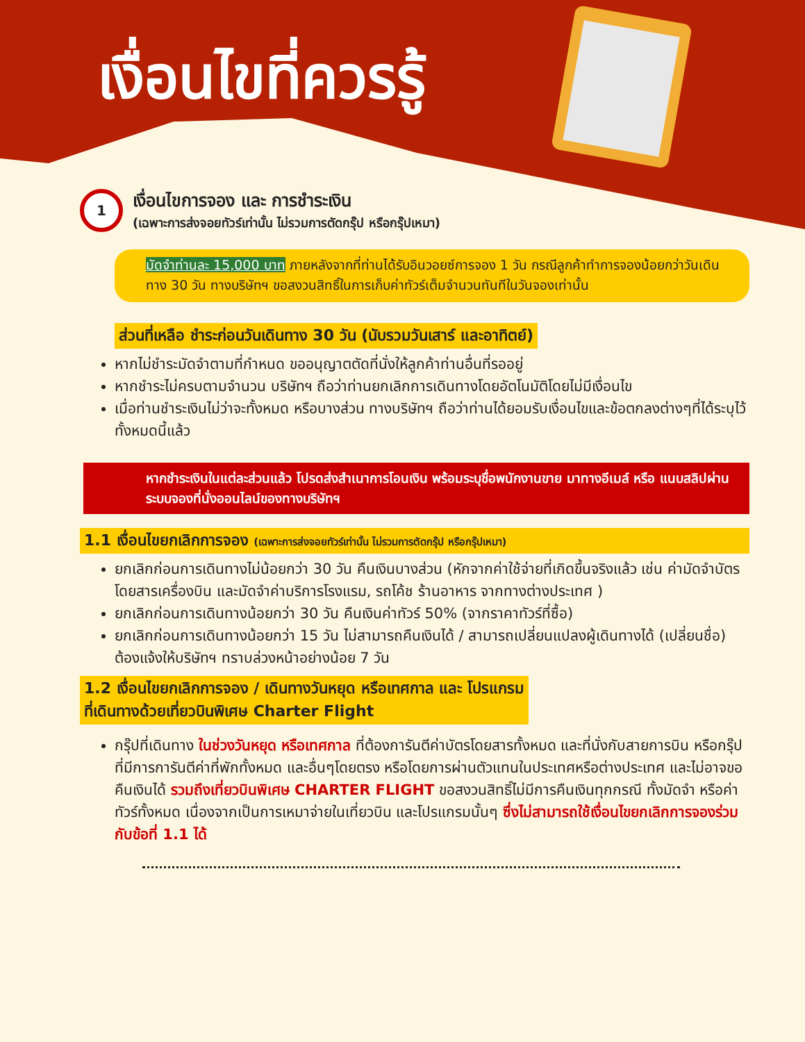เงื่อนไขที่ควรรู้
1
เงื่อนไขการจอง และ การชำระเงิน
(เฉพาะการส่งจอยทัวร์เท่านั้น ไม่รวมการตัดกรุ๊ป หรือกรุ๊ปเหมา)
มัดจำท่านละ 15,000 บาท ภายหลังจากที่ท่านได้รับอินวอยซ์การจอง 1 วัน กรณีลูกค้าทำการจองน้อยกว่าวันเดินทาง 30 วัน ทางบริษัทฯ ขอสงวนสิทธิ์ในการเก็บค่าทัวร์เต็มจำนวนทันทีในวันจองเท่านั้น
ส่วนที่เหลือ ชำระก่อนวันเดินทาง 30 วัน (นับรวมวันเสาร์ และอาทิตย์)
หากไม่ชำระมัดจำตามที่กำหนด ขออนุญาตตัดที่นั่งให้ลูกค้าท่านอื่นที่รออยู่
หากชำระไม่ครบตามจำนวน บริษัทฯ ถือว่าท่านยกเลิกการเดินทางโดยอัตโนมัติโดยไม่มีเงื่อนไข
เมื่อท่านชำระเงินไม่ว่าจะทั้งหมด หรือบางส่วน ทางบริษัทฯ ถือว่าท่านได้ยอมรับเงื่อนไขและข้อตกลงต่างๆที่ได้ระบุไว้ทั้งหมดนี้แล้ว
หากชำระเงินในแต่ละส่วนแล้ว โปรดส่งสำเนาการโอนเงิน พร้อมระบุชื่อพนักงานขาย มาทางอีเมล์ หรือ แนบสลิปผ่านระบบจองที่นั่งออนไลน์ของทางบริษัทฯ
1.1 เงื่อนไขยกเลิกการจอง (เฉพาะการส่งจอยทัวร์เท่านั้น ไม่รวมการตัดกรุ๊ป หรือกรุ๊ปเหมา)
ยกเลิกก่อนการเดินทางไม่น้อยกว่า 30 วัน คืนเงินบางส่วน (หักจากค่าใช้จ่ายที่เกิดขึ้นจริงแล้ว เช่น ค่ามัดจำบัตรโดยสารเครื่องบิน และมัดจำค่าบริการโรงแรม, รถโค้ช ร้านอาหาร จากทางต่างประเทศ )
ยกเลิกก่อนการเดินทางน้อยกว่า 30 วัน คืนเงินค่าทัวร์ 50% (จากราคาทัวร์ที่ซื้อ)
ยกเลิกก่อนการเดินทางน้อยกว่า 15 วัน ไม่สามารถคืนเงินได้ / สามารถเปลี่ยนแปลงผู้เดินทางได้ (เปลี่ยนชื่อ) ต้องแจ้งให้บริษัทฯ ทราบล่วงหน้าอย่างน้อย 7 วัน
1.2 เงื่อนไขยกเลิกการจอง / เดินทางวันหยุด หรือเทศกาล และ โปรแกรม
ที่เดินทางด้วยเที่ยวบินพิเศษ Charter Flight
กรุ๊ปที่เดินทาง ในช่วงวันหยุด หรือเทศกาล ที่ต้องการันตีค่าบัตรโดยสารทั้งหมด และที่นั่งกับสายการบิน หรือกรุ๊ปที่มีการการันตีค่าที่พักทั้งหมด และอื่นๆโดยตรง หรือโดยการผ่านตัวแทนในประเทศหรือต่างประเทศ และไม่อาจขอคืนเงินได้ รวมถึงเที่ยวบินพิเศษ CHARTER FLIGHT ขอสงวนสิทธิ์ไม่มีการคืนเงินทุกกรณี ทั้งมัดจำ หรือค่าทัวร์ทั้งหมด เนื่องจากเป็นการเหมาจ่ายในเที่ยวบิน และโปรแกรมนั้นๆ ซึ่งไม่สามารถใช้เงื่อนไขยกเลิกการจองร่วมกับข้อที่ 1.1 ได้